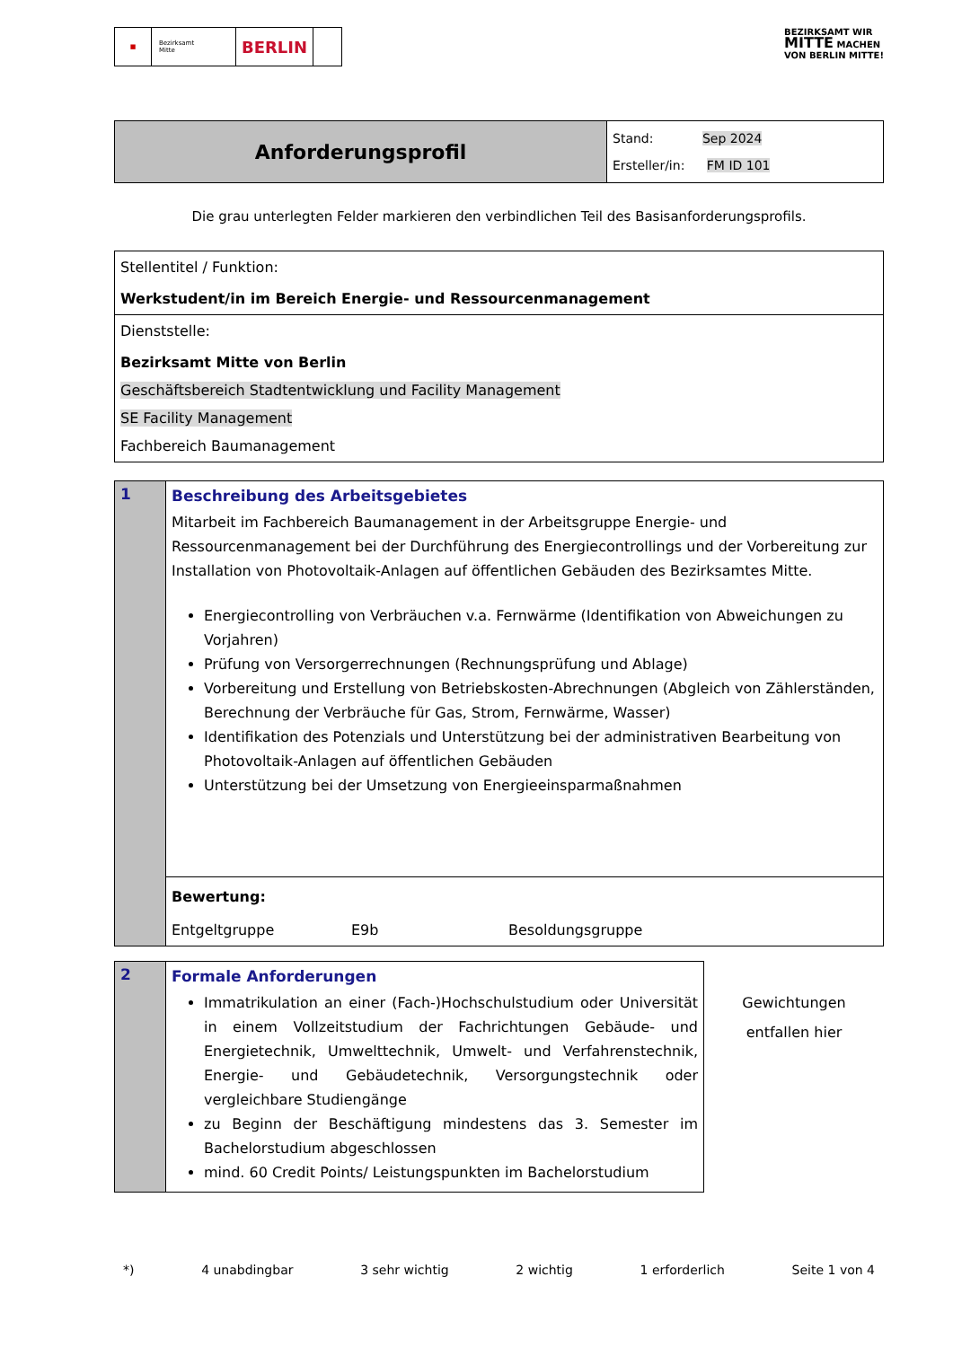■
Bezirksamt
Mitte
BERLIN
BEZIRKSAMT WIR
MITTE MACHEN
VON BERLIN MITTE!
| Anforderungsprofil | Stand: Sep 2024 Ersteller/in: FM ID 101 |
Die grau unterlegten Felder markieren den verbindlichen Teil des Basisanforderungsprofils.
| Stellentitel / Funktion: Werkstudent/in im Bereich Energie- und Ressourcenmanagement |
| Dienststelle: Bezirksamt Mitte von Berlin Geschäftsbereich Stadtentwicklung und Facility Management SE Facility Management Fachbereich Baumanagement |
| 1 | Beschreibung des Arbeitsgebietes Mitarbeit im Fachbereich Baumanagement in der Arbeitsgruppe Energie- und Ressourcenmanagement bei der Durchführung des Energiecontrollings und der Vorbereitung zur Installation von Photovoltaik-Anlagen auf öffentlichen Gebäuden des Bezirksamtes Mitte. Energiecontrolling von Verbräuchen v.a. Fernwärme (Identifikation von Abweichungen zu Vorjahren) Prüfung von Versorgerrechnungen (Rechnungsprüfung und Ablage) Vorbereitung und Erstellung von Betriebskosten-Abrechnungen (Abgleich von Zählerständen, Berechnung der Verbräuche für Gas, Strom, Fernwärme, Wasser) Identifikation des Potenzials und Unterstützung bei der administrativen Bearbeitung von Photovoltaik-Anlagen auf öffentlichen Gebäuden Unterstützung bei der Umsetzung von Energieeinsparmaßnahmen |
| | Bewertung: Entgeltgruppe E9b Besoldungsgruppe |
| 2 | Formale Anforderungen Immatrikulation an einer (Fach-)Hochschulstudium oder Universität in einem Vollzeitstudium der Fachrichtungen Gebäude- und Energietechnik, Umwelttechnik, Umwelt- und Verfahrenstechnik, Energie- und Gebäudetechnik, Versorgungstechnik oder vergleichbare Studiengänge zu Beginn der Beschäftigung mindestens das 3. Semester im Bachelorstudium abgeschlossen mind. 60 Credit Points/ Leistungspunkten im Bachelorstudium |
Gewichtungen
entfallen hier
*) 4 unabdingbar 3 sehr wichtig 2 wichtig 1 erforderlich Seite 1 von 4